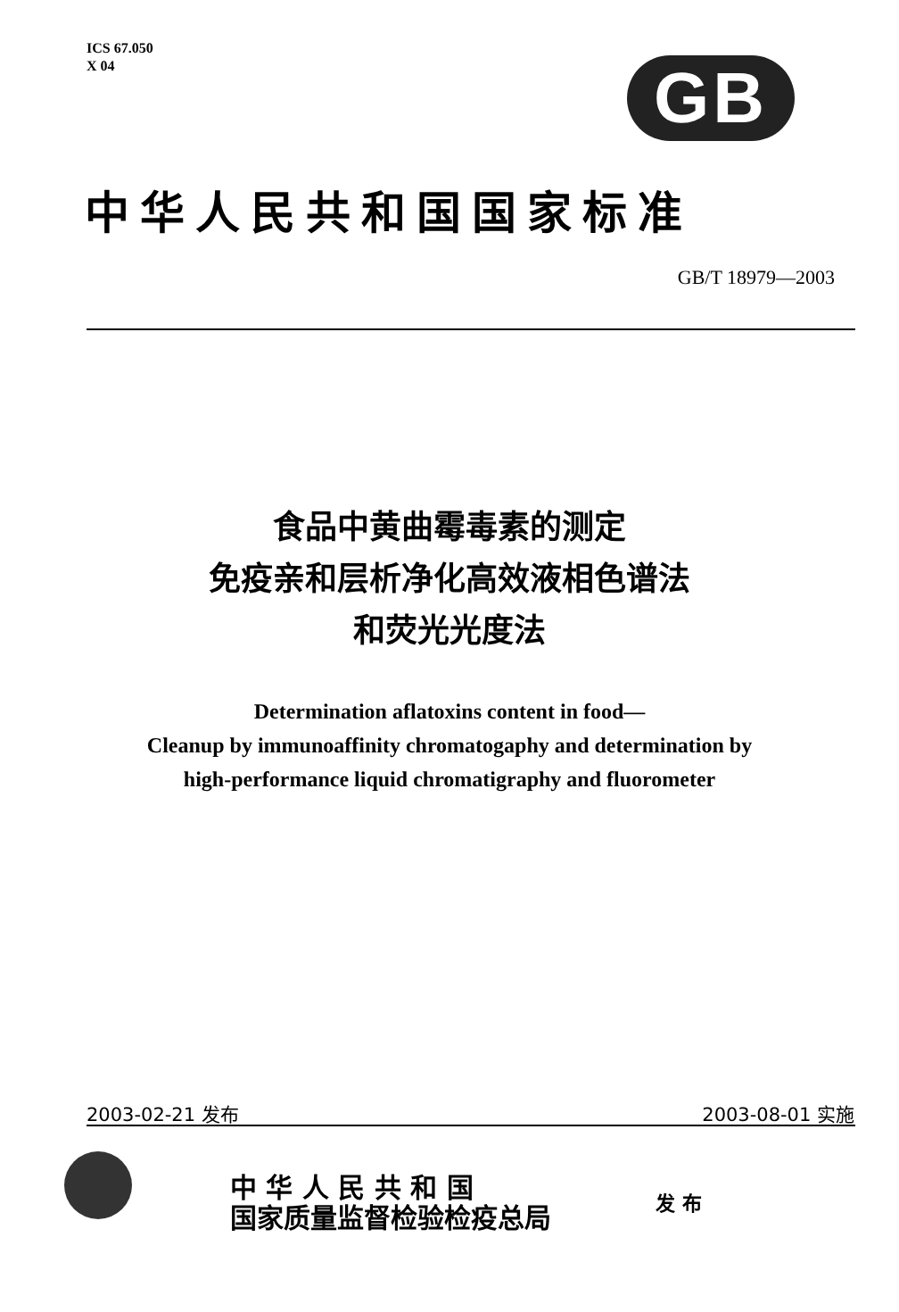ICS 67.050
X 04
GB
中华人民共和国国家标准
GB/T 18979—2003
食品中黄曲霉毒素的测定
免疫亲和层析净化高效液相色谱法
和荧光光度法
Determination aflatoxins content in food—
Cleanup by immunoaffinity chromatogaphy and determination by
high-performance liquid chromatigraphy and fluorometer
2003-02-21 发布 2003-08-01 实施
中 华 人 民 共 和 国
国家质量监督检验检疫总局
发 布